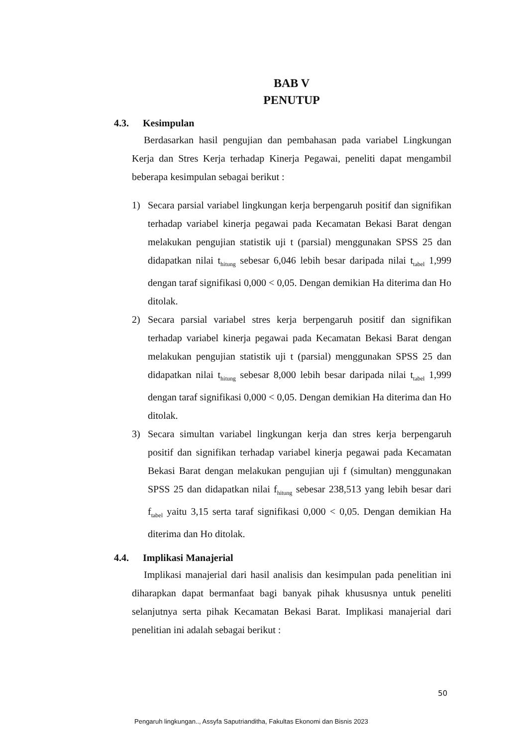BAB V
PENUTUP
4.3. Kesimpulan
Berdasarkan hasil pengujian dan pembahasan pada variabel Lingkungan Kerja dan Stres Kerja terhadap Kinerja Pegawai, peneliti dapat mengambil beberapa kesimpulan sebagai berikut :
1) Secara parsial variabel lingkungan kerja berpengaruh positif dan signifikan terhadap variabel kinerja pegawai pada Kecamatan Bekasi Barat dengan melakukan pengujian statistik uji t (parsial) menggunakan SPSS 25 dan didapatkan nilai t<sub>hitung</sub> sebesar 6,046 lebih besar daripada nilai t<sub>tabel</sub> 1,999 dengan taraf signifikasi 0,000 < 0,05. Dengan demikian Ha diterima dan Ho ditolak.
2) Secara parsial variabel stres kerja berpengaruh positif dan signifikan terhadap variabel kinerja pegawai pada Kecamatan Bekasi Barat dengan melakukan pengujian statistik uji t (parsial) menggunakan SPSS 25 dan didapatkan nilai t<sub>hitung</sub> sebesar 8,000 lebih besar daripada nilai t<sub>tabel</sub> 1,999 dengan taraf signifikasi 0,000 < 0,05. Dengan demikian Ha diterima dan Ho ditolak.
3) Secara simultan variabel lingkungan kerja dan stres kerja berpengaruh positif dan signifikan terhadap variabel kinerja pegawai pada Kecamatan Bekasi Barat dengan melakukan pengujian uji f (simultan) menggunakan SPSS 25 dan didapatkan nilai f<sub>hitung</sub> sebesar 238,513 yang lebih besar dari f<sub>tabel</sub> yaitu 3,15 serta taraf signifikasi 0,000 < 0,05. Dengan demikian Ha diterima dan Ho ditolak.
4.4. Implikasi Manajerial
Implikasi manajerial dari hasil analisis dan kesimpulan pada penelitian ini diharapkan dapat bermanfaat bagi banyak pihak khususnya untuk peneliti selanjutnya serta pihak Kecamatan Bekasi Barat. Implikasi manajerial dari penelitian ini adalah sebagai berikut :
50
Pengaruh lingkungan.., Assyfa Saputrianditha, Fakultas Ekonomi dan Bisnis 2023